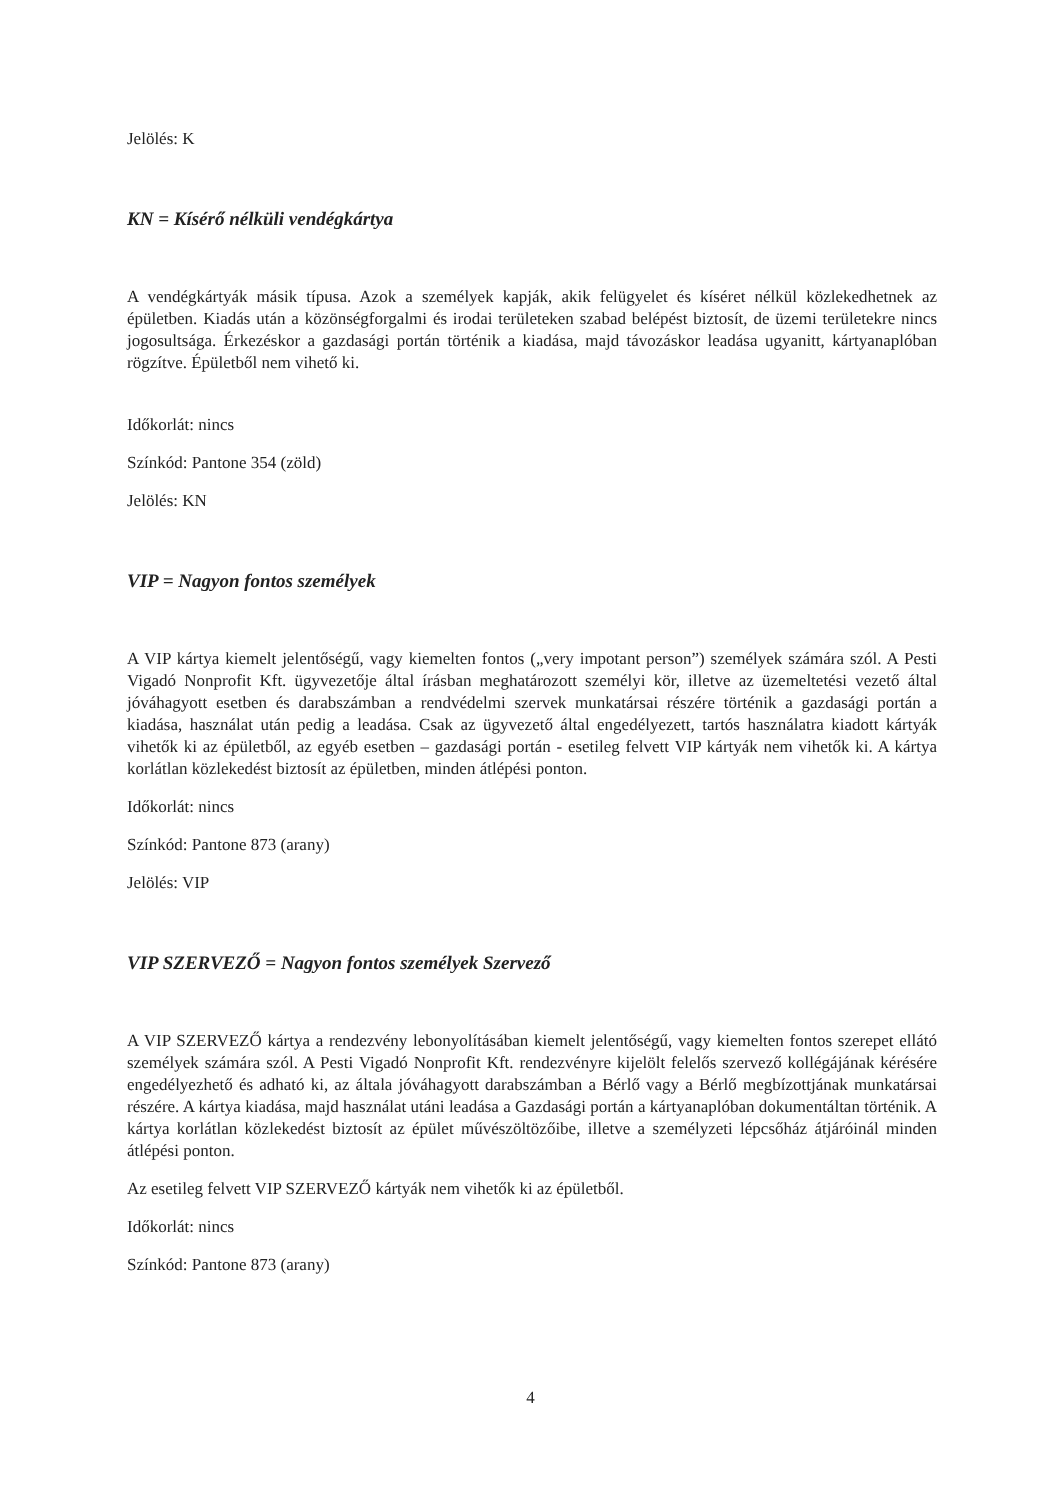Jelölés: K
KN = Kísérő nélküli vendégkártya
A vendégkártyák másik típusa. Azok a személyek kapják, akik felügyelet és kíséret nélkül közlekedhetnek az épületben. Kiadás után a közönségforgalmi és irodai területeken szabad belépést biztosít, de üzemi területekre nincs jogosultsága. Érkezéskor a gazdasági portán történik a kiadása, majd távozáskor leadása ugyanitt, kártyanaplóban rögzítve. Épületből nem vihető ki.
Időkorlát: nincs
Színkód: Pantone 354 (zöld)
Jelölés: KN
VIP = Nagyon fontos személyek
A VIP kártya kiemelt jelentőségű, vagy kiemelten fontos („very impotant person”) személyek számára szól. A Pesti Vigadó Nonprofit Kft. ügyvezetője által írásban meghatározott személyi kör, illetve az üzemeltetési vezető által jóváhagyott esetben és darabszámban a rendvédelmi szervek munkatársai részére történik a gazdasági portán a kiadása, használat után pedig a leadása. Csak az ügyvezető által engedélyezett, tartós használatra kiadott kártyák vihetők ki az épületből, az egyéb esetben – gazdasági portán - esetileg felvett VIP kártyák nem vihetők ki. A kártya korlátlan közlekedést biztosít az épületben, minden átlépési ponton.
Időkorlát: nincs
Színkód: Pantone 873 (arany)
Jelölés: VIP
VIP SZERVEZŐ = Nagyon fontos személyek Szervező
A VIP SZERVEZŐ kártya a rendezvény lebonyolításában kiemelt jelentőségű, vagy kiemelten fontos szerepet ellátó személyek számára szól. A Pesti Vigadó Nonprofit Kft. rendezvényre kijelölt felelős szervező kollégájának kérésére engedélyezhető és adható ki, az általa jóváhagyott darabszámban a Bérlő vagy a Bérlő megbízottjának munkatársai részére. A kártya kiadása, majd használat utáni leadása a Gazdasági portán a kártyanaplóban dokumentáltan történik. A kártya korlátlan közlekedést biztosít az épület művészöltözőibe, illetve a személyzeti lépcsőház átjáróinál minden átlépési ponton.
Az esetileg felvett VIP SZERVEZŐ kártyák nem vihetők ki az épületből.
Időkorlát: nincs
Színkód: Pantone 873 (arany)
4